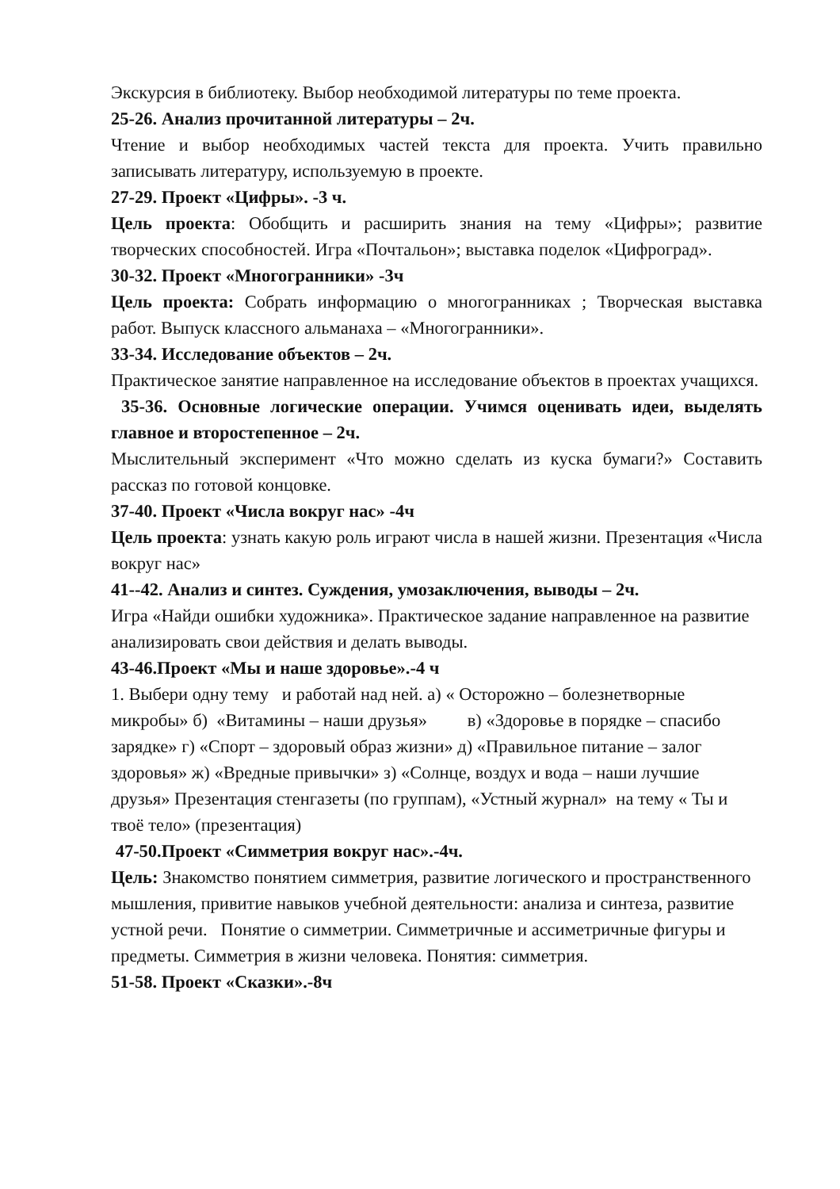Экскурсия в библиотеку. Выбор необходимой литературы по теме проекта.
25-26. Анализ прочитанной литературы – 2ч.
Чтение и выбор необходимых частей текста для проекта. Учить правильно записывать литературу, используемую в проекте.
27-29. Проект «Цифры». -3 ч.
Цель проекта: Обобщить и расширить знания на тему «Цифры»; развитие творческих способностей. Игра «Почтальон»; выставка поделок «Цифроград».
30-32. Проект «Многогранники» -3ч
Цель проекта: Собрать информацию о многогранниках ; Творческая выставка работ. Выпуск классного альманаха – «Многогранники».
33-34. Исследование объектов – 2ч.
Практическое занятие направленное на исследование объектов в проектах учащихся.
35-36. Основные логические операции. Учимся оценивать идеи, выделять главное и второстепенное – 2ч.
Мыслительный эксперимент «Что можно сделать из куска бумаги?» Составить рассказ по готовой концовке.
37-40. Проект «Числа вокруг нас» -4ч
Цель проекта: узнать какую роль играют числа в нашей жизни. Презентация «Числа вокруг нас»
41--42. Анализ и синтез. Суждения, умозаключения, выводы – 2ч.
Игра «Найди ошибки художника». Практическое задание направленное на развитие анализировать свои действия и делать выводы.
43-46.Проект «Мы и наше здоровье».-4 ч
1. Выбери одну тему и работай над ней. а) « Осторожно – болезнетворные микробы» б) «Витамины – наши друзья» в) «Здоровье в порядке – спасибо зарядке» г) «Спорт – здоровый образ жизни» д) «Правильное питание – залог здоровья» ж) «Вредные привычки» з) «Солнце, воздух и вода – наши лучшие друзья» Презентация стенгазеты (по группам), «Устный журнал» на тему « Ты и твоё тело» (презентация)
47-50.Проект «Симметрия вокруг нас».-4ч.
Цель: Знакомство понятием симметрия, развитие логического и пространственного мышления, привитие навыков учебной деятельности: анализа и синтеза, развитие устной речи. Понятие о симметрии. Симметричные и ассиметричные фигуры и предметы. Симметрия в жизни человека. Понятия: симметрия.
51-58. Проект «Сказки».-8ч